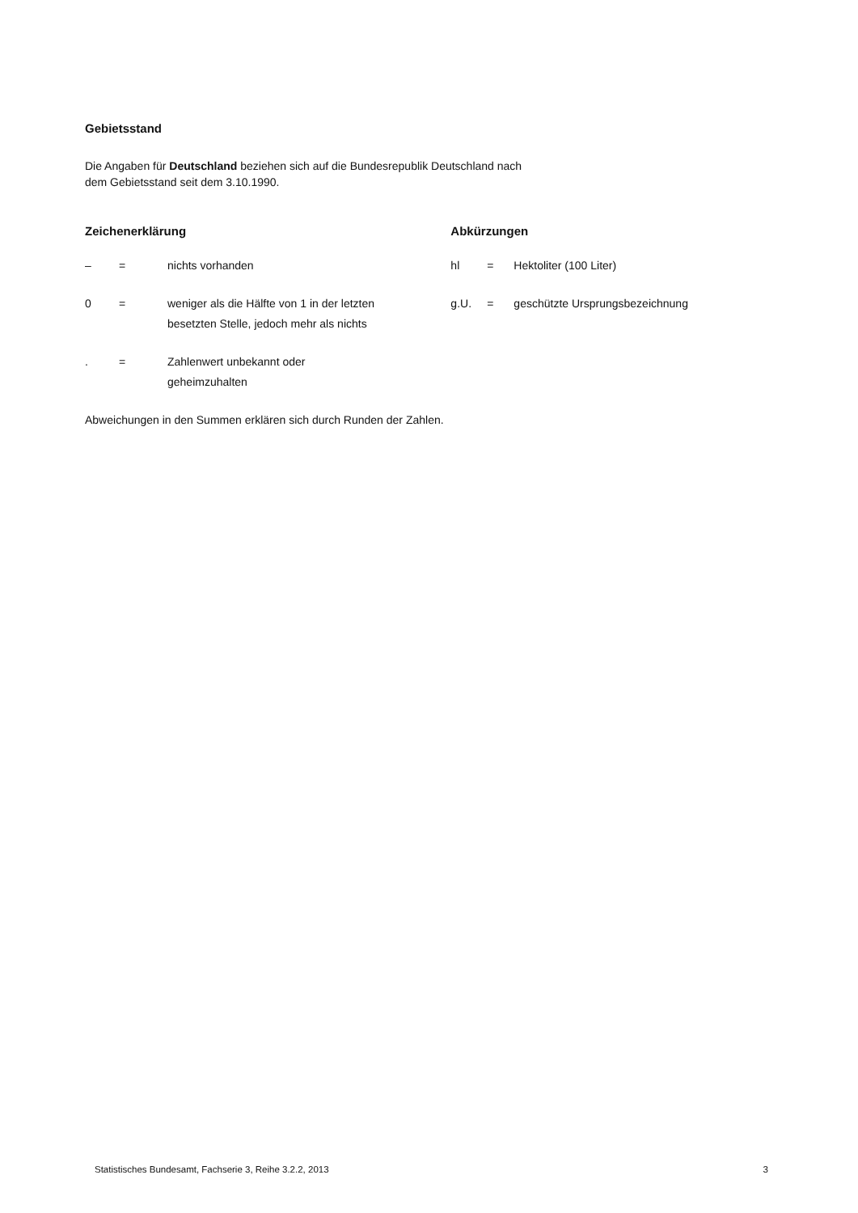Gebietsstand
Die Angaben für Deutschland beziehen sich auf die Bundesrepublik Deutschland nach
dem Gebietsstand seit dem 3.10.1990.
Zeichenerklärung
| – | = | nichts vorhanden |
| 0 | = | weniger als die Hälfte von 1 in der letzten besetzten Stelle, jedoch mehr als nichts |
| . | = | Zahlenwert unbekannt oder geheimzuhalten |
Abkürzungen
| hl | = | Hektoliter (100 Liter) |
| g.U. | = | geschützte Ursprungsbezeichnung |
Abweichungen in den Summen erklären sich durch Runden der Zahlen.
Statistisches Bundesamt, Fachserie 3, Reihe 3.2.2, 2013 3